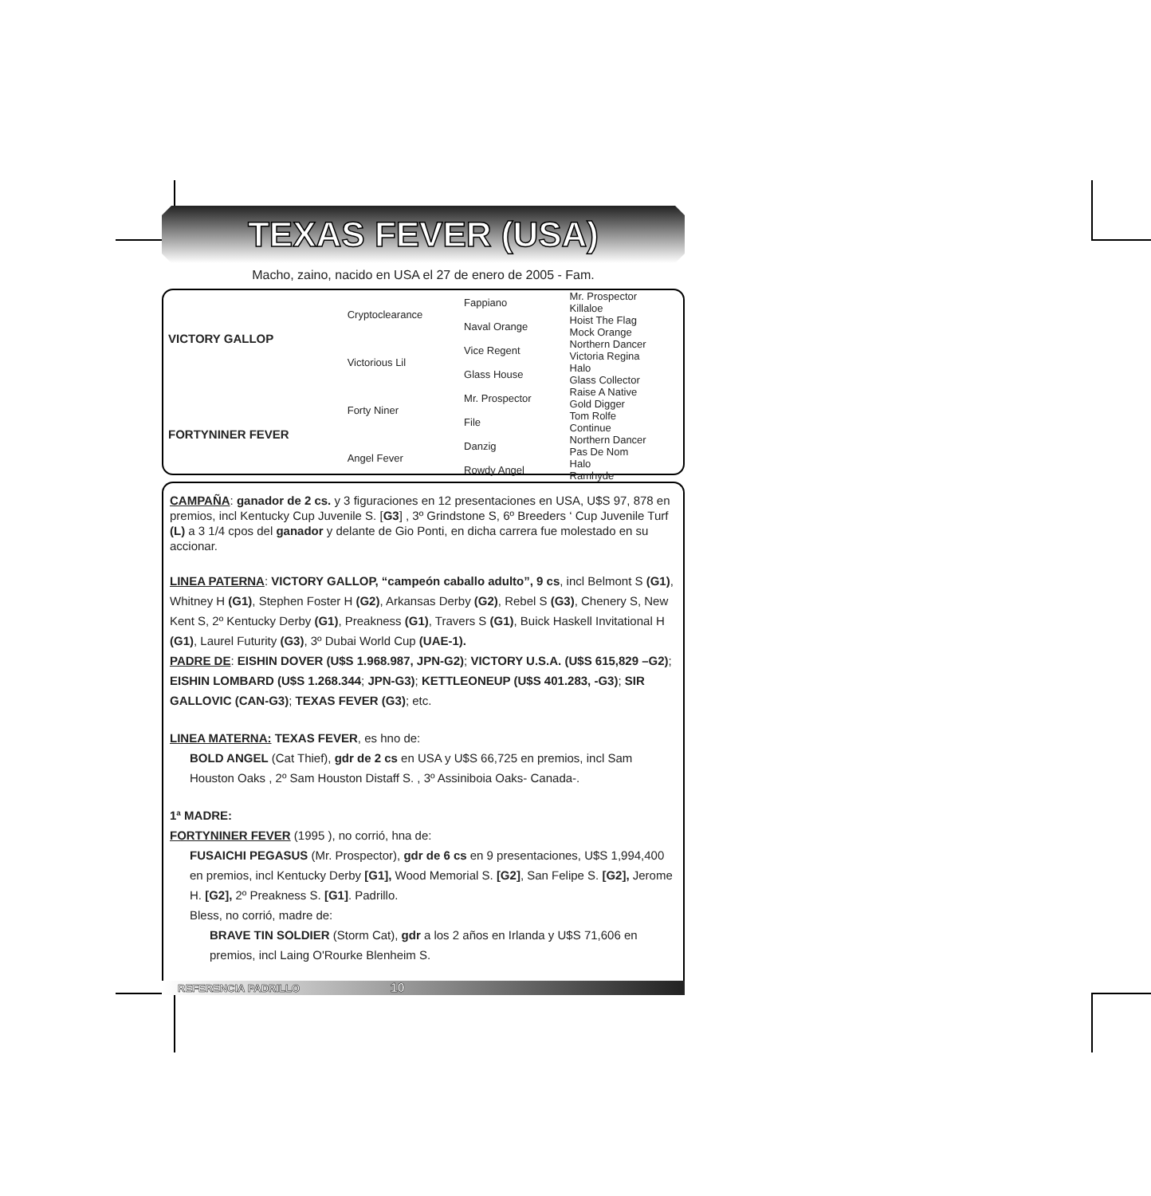TEXAS FEVER (USA)
Macho, zaino, nacido en USA el 27 de enero de 2005 - Fam.
| VICTORY GALLOP | Cryptoclearance | Fappiano | Mr. Prospector Killaloe |
| | | Naval Orange | Hoist The Flag Mock Orange |
| | Victorious Lil | Vice Regent | Northern Dancer Victoria Regina |
| | | Glass House | Halo Glass Collector |
| FORTYNINER FEVER | Forty Niner | Mr. Prospector | Raise A Native Gold Digger |
| | | File | Tom Rolfe Continue |
| | Angel Fever | Danzig | Northern Dancer Pas De Nom |
| | | Rowdy Angel | Halo Ramhyde |
CAMPAÑA: ganador de 2 cs. y 3 figuraciones en 12 presentaciones en USA, U$S 97, 878 en premios, incl Kentucky Cup Juvenile S. [G3] , 3º Grindstone S, 6º Breeders ‘ Cup Juvenile Turf (L) a 3 1/4 cpos del ganador y delante de Gio Ponti, en dicha carrera fue molestado en su accionar.
LINEA PATERNA: VICTORY GALLOP, “campeón caballo adulto”, 9 cs, incl Belmont S (G1), Whitney H (G1), Stephen Foster H (G2), Arkansas Derby (G2), Rebel S (G3), Chenery S, New Kent S, 2º Kentucky Derby (G1), Preakness (G1), Travers S (G1), Buick Haskell Invitational H (G1), Laurel Futurity (G3), 3º Dubai World Cup (UAE-1).
PADRE DE: EISHIN DOVER (U$S 1.968.987, JPN-G2); VICTORY U.S.A. (U$S 615,829 –G2); EISHIN LOMBARD (U$S 1.268.344; JPN-G3); KETTLEONEUP (U$S 401.283, -G3); SIR GALLOVIC (CAN-G3); TEXAS FEVER (G3); etc.
LINEA MATERNA: TEXAS FEVER, es hno de:
BOLD ANGEL (Cat Thief), gdr de 2 cs en USA y U$S 66,725 en premios, incl Sam Houston Oaks , 2º Sam Houston Distaff S. , 3º Assiniboia Oaks- Canada-.
1ª MADRE:
FORTYNINER FEVER (1995 ), no corrió, hna de:
FUSAICHI PEGASUS (Mr. Prospector), gdr de 6 cs en 9 presentaciones, U$S 1,994,400 en premios, incl Kentucky Derby [G1], Wood Memorial S. [G2], San Felipe S. [G2], Jerome H. [G2], 2º Preakness S. [G1]. Padrillo.
Bless, no corrió, madre de:
BRAVE TIN SOLDIER (Storm Cat), gdr a los 2 años en Irlanda y U$S 71,606 en premios, incl Laing O'Rourke Blenheim S.
REFERENCIA PADRILLO 10